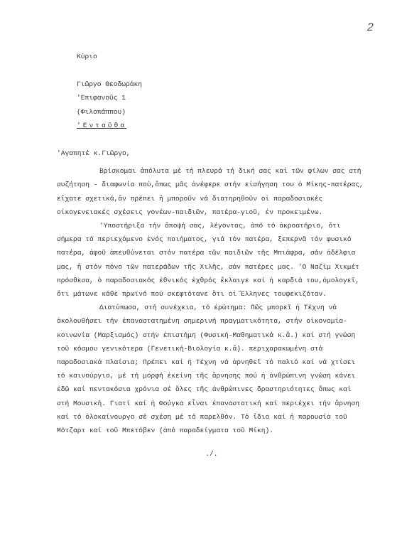2
Κύριο
Γιῶργο Θεοδωράκη
'Επιφανοῦς 1
(Φιλοπάππου)
'Ενταῦθα
'Αγαπητέ κ.Γιῶργο,
Βρίσκομαι ἀπόλυτα μέ τή πλευρά τή δική σας καί τῶν φίλων σας στή συζήτηση - διαφωνία πού,ὅπως μᾶς ἀνέφερε στήν εἰσήγηση του ὁ Μίκης-πατέρας, εἴχατε σχετικά,ἄν πρέπει ἤ μποροῦν νά διατηρηθοῦν οἱ παραδοσιακές οἰκογενειακές σχέσεις γονέων-παιδιῶν, πατέρα-γιοῦ, ἐν προκειμένω.
'Υποστήριξα τήν ἄποψή σας, λέγοντας, ἀπό τό ἀκροατήριο, ὅτι σήμερα τό περιεχόμενο ἑνός ποιήματος, γιά τόν πατέρα, ξεπερνᾶ τόν φυσικό πατέρα, ἀφοῦ ἀπευθύνεται στόν πατέρα τῶν παιδιῶν τῆς Μπιάφρα, σάν ἀδέλφια μας, ἤ στόν πόνο τῶν πατεράδων τῆς Χιλῆς, σάν πατέρες μας. 'Ο Ναζίμ Χικμέτ πρόσθεσα, ὁ παραδοσιακός ἐθνικός ἐχθρός ἔκλαιγε καί ἡ καρδιά του,ὁμολογεῖ, ὅτι μάτωνε κάθε πρωϊνό πού σκεφτότανε ὅτι οἱ Ἕλληνες τουφεκιζόταν.
Διατύπωσα, στή συνέχεια, τό ἐρώτημα: Πῶς μπορεῖ ἡ Τέχνη νά ἀκολουθήσει τήν ἐπαναστατημένη σημερινή πραγματικότητα, στήν οἰκονομία-κοινωνία (Μαρξισμός) στήν ἐπιστήμη (Φυσική-Μαθηματικά κ.ἄ.) καί στή γνώση τοῦ κόσμου γενικότερα (Γενετική-Βιολογία κ.ἄ). περιχαρακωμένη στά παραδοσιακά πλαίσια; Πρέπει καί ἡ Τέχνη νά ἀρνηθεῖ τό παλιό καί νά χτίσει τό καινούργιο, μέ τή μορφή ἐκείνη τῆς ἄρνησης πού ἡ ἀνθρώπινη γνώση κάνει ἐδῶ καί πεντακόσια χρόνια σέ ὅλες τῆς ἀνθρώπινες δραστηριότητες ὅπως καί στή Μουσική. Γιατί καί ἡ Φούγκα εἶναι ἐπαναστατική καί περιέχει τήν ἄρνηση καί τό ὁλοκαίνουργο σέ σχέση μέ τό παρελθόν. Τό ἴδιο καί ἡ παρουσία τοῦ Μότζαρτ καί τοῦ Μπετόβεν (ἀπό παραδείγματα τοῦ Μίκη).
./.